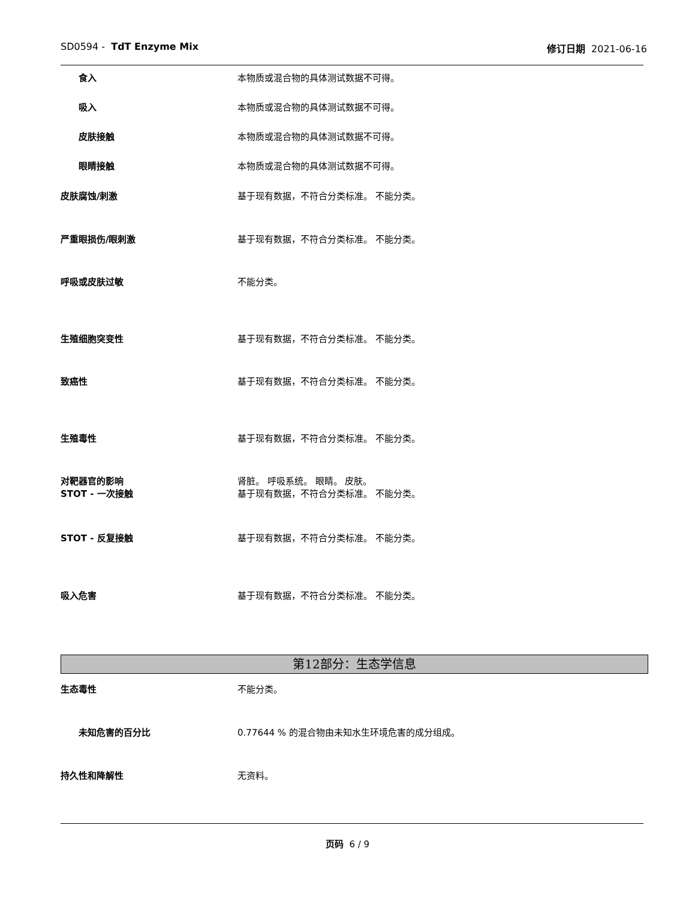SD0594 - TdT Enzyme Mix 修订日期 2021-06-16
食入 本物质或混合物的具体测试数据不可得。
吸入 本物质或混合物的具体测试数据不可得。
皮肤接触 本物质或混合物的具体测试数据不可得。
眼睛接触 本物质或混合物的具体测试数据不可得。
皮肤腐蚀/刺激 基于现有数据，不符合分类标准。 不能分类。
严重眼损伤/眼刺激 基于现有数据，不符合分类标准。 不能分类。
呼吸或皮肤过敏 不能分类。
生殖细胞突变性 基于现有数据，不符合分类标准。 不能分类。
致癌性 基于现有数据，不符合分类标准。 不能分类。
生殖毒性 基于现有数据，不符合分类标准。 不能分类。
对靶器官的影响
STOT - 一次接触
肾脏。 呼吸系统。 眼睛。 皮肤。
基于现有数据，不符合分类标准。 不能分类。
STOT - 反复接触 基于现有数据，不符合分类标准。 不能分类。
吸入危害 基于现有数据，不符合分类标准。 不能分类。
第12部分：生态学信息
生态毒性 不能分类。
未知危害的百分比 0.77644 % 的混合物由未知水生环境危害的成分组成。
持久性和降解性 无资料。
页码 6 / 9